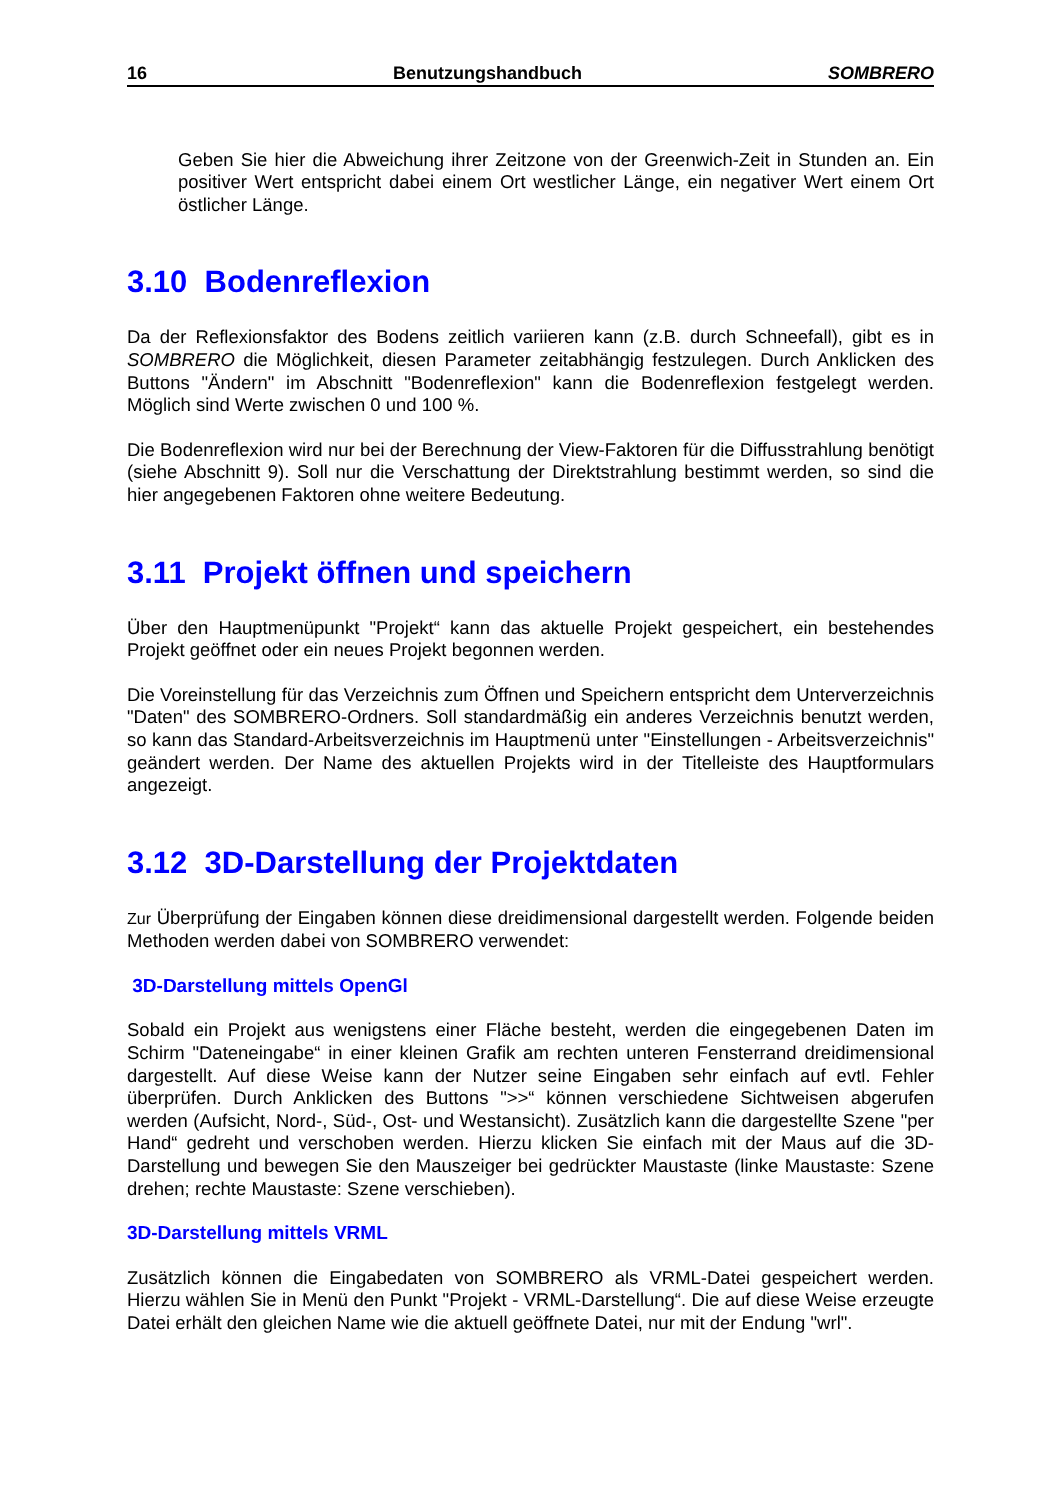16 Benutzungshandbuch SOMBRERO
Geben Sie hier die Abweichung ihrer Zeitzone von der Greenwich-Zeit in Stunden an. Ein positiver Wert entspricht dabei einem Ort westlicher Länge, ein negativer Wert einem Ort östlicher Länge.
3.10 Bodenreflexion
Da der Reflexionsfaktor des Bodens zeitlich variieren kann (z.B. durch Schneefall), gibt es in SOMBRERO die Möglichkeit, diesen Parameter zeitabhängig festzulegen. Durch Anklicken des Buttons "Ändern" im Abschnitt "Bodenreflexion" kann die Bodenreflexion festgelegt werden. Möglich sind Werte zwischen 0 und 100 %.
Die Bodenreflexion wird nur bei der Berechnung der View-Faktoren für die Diffusstrahlung benötigt (siehe Abschnitt 9). Soll nur die Verschattung der Direktstrahlung bestimmt werden, so sind die hier angegebenen Faktoren ohne weitere Bedeutung.
3.11 Projekt öffnen und speichern
Über den Hauptmenüpunkt "Projekt“ kann das aktuelle Projekt gespeichert, ein bestehendes Projekt geöffnet oder ein neues Projekt begonnen werden.
Die Voreinstellung für das Verzeichnis zum Öffnen und Speichern entspricht dem Unterverzeichnis "Daten" des SOMBRERO-Ordners. Soll standardmäßig ein anderes Verzeichnis benutzt werden, so kann das Standard-Arbeitsverzeichnis im Hauptmenü unter "Einstellungen - Arbeitsverzeichnis" geändert werden. Der Name des aktuellen Projekts wird in der Titelleiste des Hauptformulars angezeigt.
3.12 3D-Darstellung der Projektdaten
Zur Überprüfung der Eingaben können diese dreidimensional dargestellt werden. Folgende beiden Methoden werden dabei von SOMBRERO verwendet:
3D-Darstellung mittels OpenGl
Sobald ein Projekt aus wenigstens einer Fläche besteht, werden die eingegebenen Daten im Schirm "Dateneingabe“ in einer kleinen Grafik am rechten unteren Fensterrand dreidimensional dargestellt. Auf diese Weise kann der Nutzer seine Eingaben sehr einfach auf evtl. Fehler überprüfen. Durch Anklicken des Buttons ">>“ können verschiedene Sichtweisen abgerufen werden (Aufsicht, Nord-, Süd-, Ost- und Westansicht). Zusätzlich kann die dargestellte Szene "per Hand“ gedreht und verschoben werden. Hierzu klicken Sie einfach mit der Maus auf die 3D-Darstellung und bewegen Sie den Mauszeiger bei gedrückter Maustaste (linke Maustaste: Szene drehen; rechte Maustaste: Szene verschieben).
3D-Darstellung mittels VRML
Zusätzlich können die Eingabedaten von SOMBRERO als VRML-Datei gespeichert werden. Hierzu wählen Sie in Menü den Punkt "Projekt - VRML-Darstellung“. Die auf diese Weise erzeugte Datei erhält den gleichen Name wie die aktuell geöffnete Datei, nur mit der Endung "wrl".